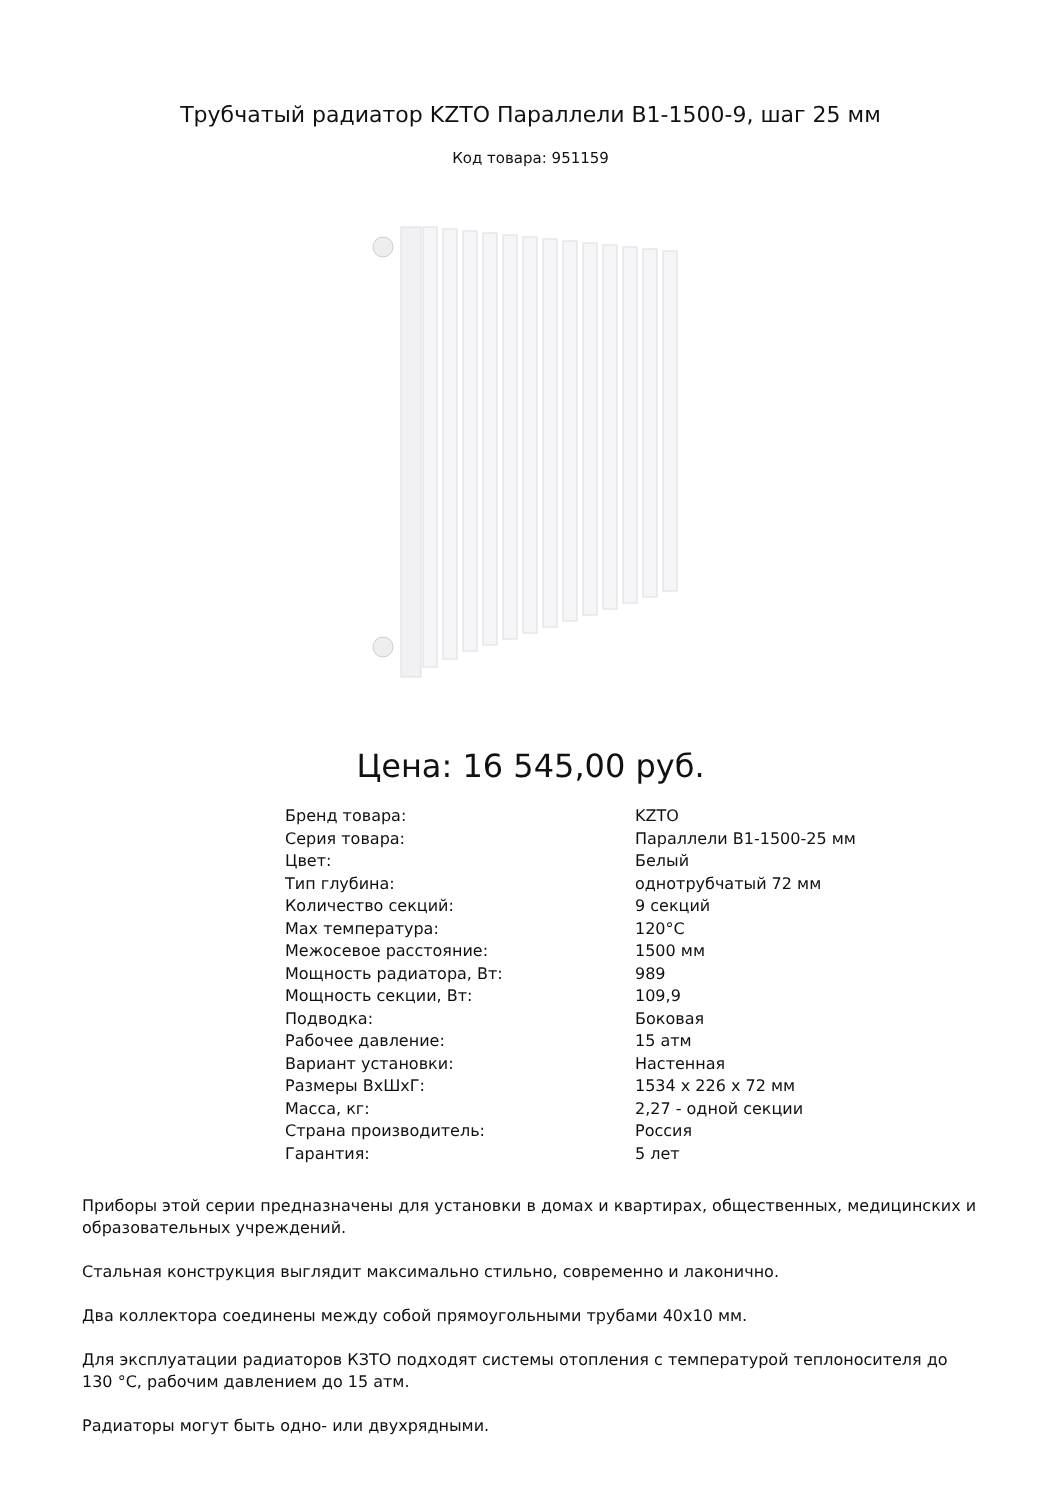Трубчатый радиатор KZTO Параллели В1-1500-9, шаг 25 мм
Код товара: 951159
Цена: 16 545,00 руб.
| Бренд товара: | KZTO |
| Серия товара: | Параллели В1-1500-25 мм |
| Цвет: | Белый |
| Тип глубина: | однотрубчатый 72 мм |
| Количество секций: | 9 секций |
| Max температура: | 120°С |
| Межосевое расстояние: | 1500 мм |
| Мощность радиатора, Вт: | 989 |
| Мощность секции, Вт: | 109,9 |
| Подводка: | Боковая |
| Рабочее давление: | 15 атм |
| Вариант установки: | Настенная |
| Размеры ВхШхГ: | 1534 x 226 x 72 мм |
| Масса, кг: | 2,27 - одной секции |
| Страна производитель: | Россия |
| Гарантия: | 5 лет |
Приборы этой серии предназначены для установки в домах и квартирах, общественных, медицинских и образовательных учреждений.
Стальная конструкция выглядит максимально стильно, современно и лаконично.
Два коллектора соединены между собой прямоугольными трубами 40х10 мм.
Для эксплуатации радиаторов КЗТО подходят системы отопления с температурой теплоносителя до 130 °C, рабочим давлением до 15 атм.
Радиаторы могут быть одно- или двухрядными.